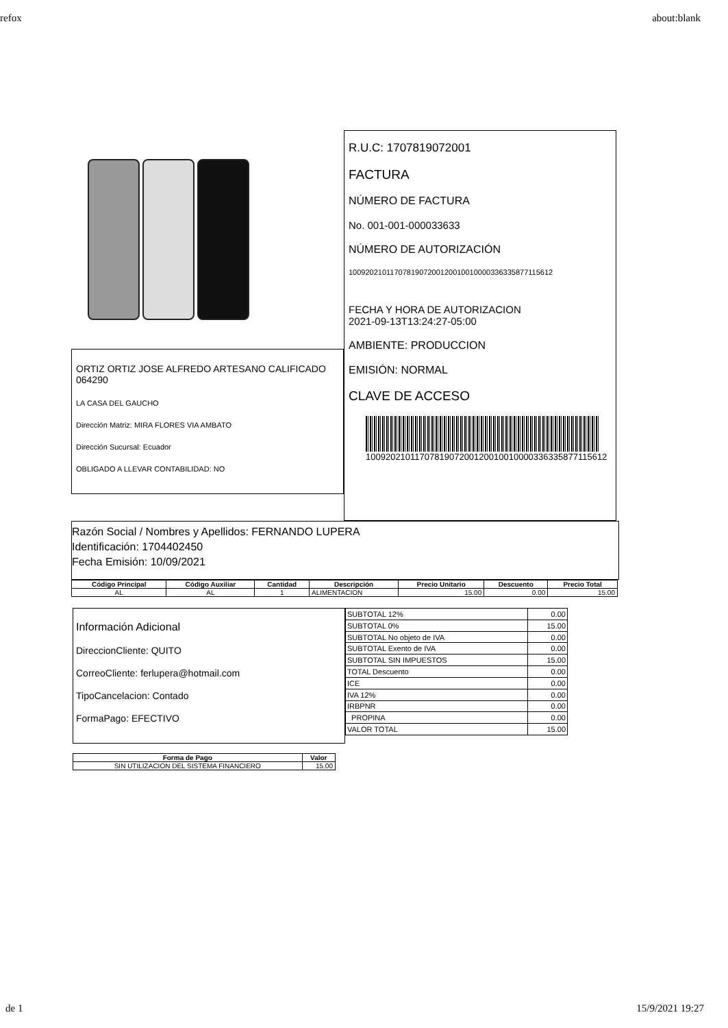refox about:blank
ORTIZ ORTIZ JOSE ALFREDO ARTESANO CALIFICADO 064290
LA CASA DEL GAUCHO
Dirección Matriz: MIRA FLORES VIA AMBATO
Dirección Sucursal: Ecuador
OBLIGADO A LLEVAR CONTABILIDAD: NO
R.U.C: 1707819072001
FACTURA
NÚMERO DE FACTURA
No. 001-001-000033633
NÚMERO DE AUTORIZACIÓN
1009202101170781907200120010010000336335877115612
FECHA Y HORA DE AUTORIZACION
2021-09-13T13:24:27-05:00
AMBIENTE: PRODUCCION
EMISIÓN: NORMAL
CLAVE DE ACCESO
1009202101170781907200120010010000336335877115612
Razón Social / Nombres y Apellidos: FERNANDO LUPERA
Identificación: 1704402450
Fecha Emisión: 10/09/2021
| Código Principal | Código Auxiliar | Cantidad | Descripción | Precio Unitario | Descuento | Precio Total |
| --- | --- | --- | --- | --- | --- | --- |
| AL | AL | 1 | ALIMENTACION | 15.00 | 0.00 | 15.00 |
Información Adicional
DireccionCliente: QUITO
CorreoCliente: ferlupera@hotmail.com
TipoCancelacion: Contado
FormaPago: EFECTIVO
| SUBTOTAL 12% | 0.00 |
| SUBTOTAL 0% | 15.00 |
| SUBTOTAL No objeto de IVA | 0.00 |
| SUBTOTAL Exento de IVA | 0.00 |
| SUBTOTAL SIN IMPUESTOS | 15.00 |
| TOTAL Descuento | 0.00 |
| ICE | 0.00 |
| IVA 12% | 0.00 |
| IRBPNR | 0.00 |
| PROPINA | 0.00 |
| VALOR TOTAL | 15.00 |
| Forma de Pago | Valor |
| --- | --- |
| SIN UTILIZACION DEL SISTEMA FINANCIERO | 15.00 |
de 1 15/9/2021 19:27